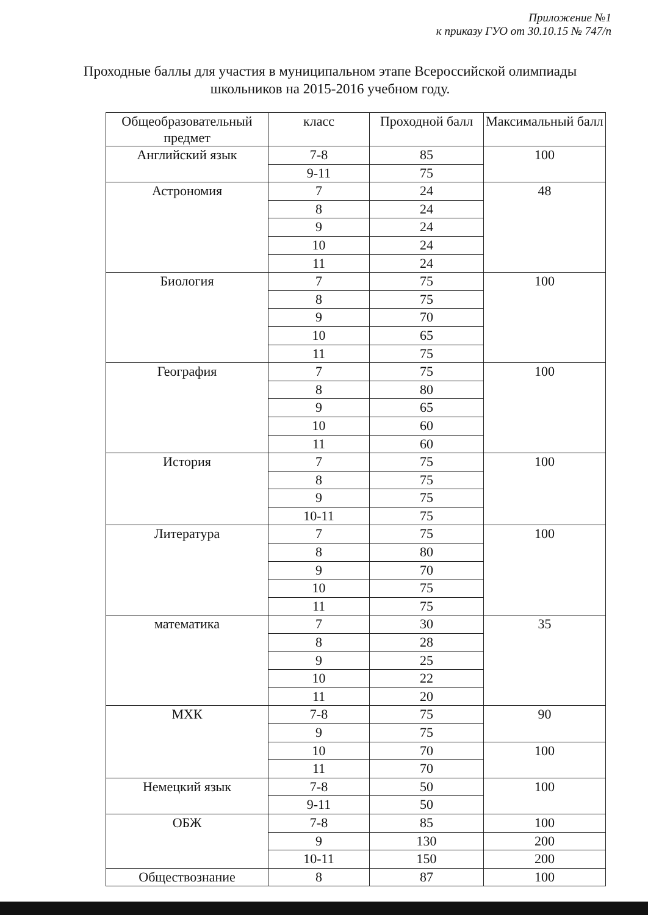Приложение №1
к приказу ГУО от 30.10.15 № 747/п
Проходные баллы для участия в муниципальном этапе Всероссийской олимпиады школьников на 2015-2016 учебном году.
| Общеобразовательный предмет | класс | Проходной балл | Максимальный балл |
| --- | --- | --- | --- |
| Английский язык | 7-8 | 85 | 100 |
| | 9-11 | 75 | |
| Астрономия | 7 | 24 | 48 |
| | 8 | 24 | |
| | 9 | 24 | |
| | 10 | 24 | |
| | 11 | 24 | |
| Биология | 7 | 75 | 100 |
| | 8 | 75 | |
| | 9 | 70 | |
| | 10 | 65 | |
| | 11 | 75 | |
| География | 7 | 75 | 100 |
| | 8 | 80 | |
| | 9 | 65 | |
| | 10 | 60 | |
| | 11 | 60 | |
| История | 7 | 75 | 100 |
| | 8 | 75 | |
| | 9 | 75 | |
| | 10-11 | 75 | |
| Литература | 7 | 75 | 100 |
| | 8 | 80 | |
| | 9 | 70 | |
| | 10 | 75 | |
| | 11 | 75 | |
| математика | 7 | 30 | 35 |
| | 8 | 28 | |
| | 9 | 25 | |
| | 10 | 22 | |
| | 11 | 20 | |
| МХК | 7-8 | 75 | 90 |
| | 9 | 75 | |
| | 10 | 70 | 100 |
| | 11 | 70 | |
| Немецкий язык | 7-8 | 50 | 100 |
| | 9-11 | 50 | |
| ОБЖ | 7-8 | 85 | 100 |
| | 9 | 130 | 200 |
| | 10-11 | 150 | 200 |
| Обществознание | 8 | 87 | 100 |